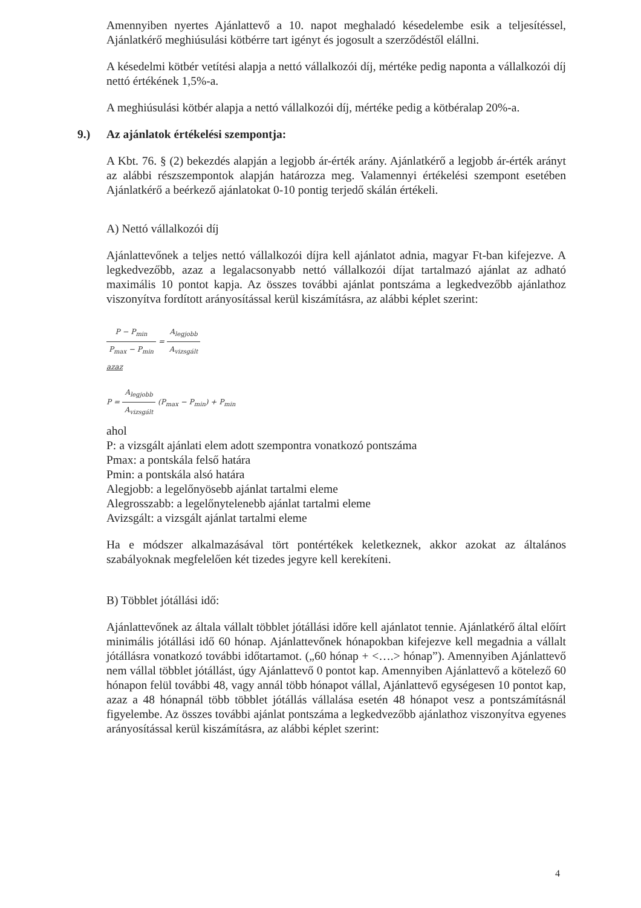Amennyiben nyertes Ajánlattevő a 10. napot meghaladó késedelembe esik a teljesítéssel, Ajánlatkérő meghiúsulási kötbérre tart igényt és jogosult a szerződéstől elállni.
A késedelmi kötbér vetítési alapja a nettó vállalkozói díj, mértéke pedig naponta a vállalkozói díj nettó értékének 1,5%-a.
A meghiúsulási kötbér alapja a nettó vállalkozói díj, mértéke pedig a kötbéralap 20%-a.
9.) Az ajánlatok értékelési szempontja:
A Kbt. 76. § (2) bekezdés alapján a legjobb ár-érték arány. Ajánlatkérő a legjobb ár-érték arányt az alábbi részszempontok alapján határozza meg. Valamennyi értékelési szempont esetében Ajánlatkérő a beérkező ajánlatokat 0-10 pontig terjedő skálán értékeli.
A) Nettó vállalkozói díj
Ajánlattevőnek a teljes nettó vállalkozói díjra kell ajánlatot adnia, magyar Ft-ban kifejezve. A legkedvezőbb, azaz a legalacsonyabb nettó vállalkozói díjat tartalmazó ajánlat az adható maximális 10 pontot kapja. Az összes további ajánlat pontszáma a legkedvezőbb ajánlathoz viszonyítva fordított arányosítással kerül kiszámításra, az alábbi képlet szerint:
P − P<sub>min</sub> P<sub>max</sub> − P<sub>min</sub> = A<sub>legjobb</sub> A<sub>vizsgált</sub>
azaz
P = A<sub>legjobb</sub> A<sub>vizsgált</sub> (P<sub>max</sub> − P<sub>min</sub>) + P<sub>min</sub>
ahol
P: a vizsgált ajánlati elem adott szempontra vonatkozó pontszáma
Pmax: a pontskála felső határa
Pmin: a pontskála alsó határa
Alegjobb: a legelőnyösebb ajánlat tartalmi eleme
Alegrosszabb: a legelőnytelenebb ajánlat tartalmi eleme
Avizsgált: a vizsgált ajánlat tartalmi eleme
Ha e módszer alkalmazásával tört pontértékek keletkeznek, akkor azokat az általános szabályoknak megfelelően két tizedes jegyre kell kerekíteni.
B) Többlet jótállási idő:
Ajánlattevőnek az általa vállalt többlet jótállási időre kell ajánlatot tennie. Ajánlatkérő által előírt minimális jótállási idő 60 hónap. Ajánlattevőnek hónapokban kifejezve kell megadnia a vállalt jótállásra vonatkozó további időtartamot. („60 hónap + <….> hónap”). Amennyiben Ajánlattevő nem vállal többlet jótállást, úgy Ajánlattevő 0 pontot kap. Amennyiben Ajánlattevő a kötelező 60 hónapon felül további 48, vagy annál több hónapot vállal, Ajánlattevő egységesen 10 pontot kap, azaz a 48 hónapnál több többlet jótállás vállalása esetén 48 hónapot vesz a pontszámításnál figyelembe. Az összes további ajánlat pontszáma a legkedvezőbb ajánlathoz viszonyítva egyenes arányosítással kerül kiszámításra, az alábbi képlet szerint:
4